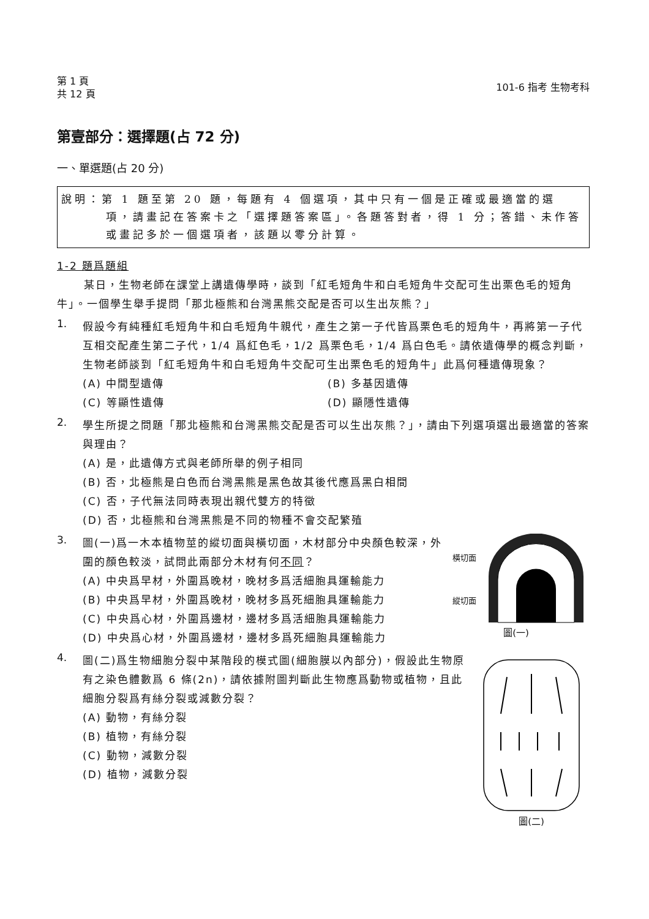第 1 頁
共 12 頁
101-6 指考 生物考科
第壹部分：選擇題(占 72 分)
一、單選題(占 20 分)
說明：第 1 題至第 20 題，每題有 4 個選項，其中只有一個是正確或最適當的選
項，請畫記在答案卡之「選擇題答案區」。各題答對者，得 1 分；答錯、未作答或畫記多於一個選項者，該題以零分計算。
1-2 題爲題組
某日，生物老師在課堂上講遺傳學時，談到「紅毛短角牛和白毛短角牛交配可生出栗色毛的短角牛」。一個學生舉手提問「那北極熊和台灣黑熊交配是否可以生出灰熊？」
1.
假設今有純種紅毛短角牛和白毛短角牛親代，產生之第一子代皆爲栗色毛的短角牛，再將第一子代互相交配產生第二子代，1/4 爲紅色毛，1/2 爲栗色毛，1/4 爲白色毛。請依遺傳學的概念判斷，生物老師談到「紅毛短角牛和白毛短角牛交配可生出栗色毛的短角牛」此爲何種遺傳現象？
(A) 中間型遺傳
(B) 多基因遺傳
(C) 等顯性遺傳
(D) 顯隱性遺傳
2.
學生所提之問題「那北極熊和台灣黑熊交配是否可以生出灰熊？」，請由下列選項選出最適當的答案與理由？
(A) 是，此遺傳方式與老師所舉的例子相同
(B) 否，北極熊是白色而台灣黑熊是黑色故其後代應爲黑白相間
(C) 否，子代無法同時表現出親代雙方的特徵
(D) 否，北極熊和台灣黑熊是不同的物種不會交配繁殖
3.
圖(一)爲一木本植物莖的縱切面與橫切面，木材部分中央顏色較深，外圍的顏色較淡，試問此兩部分木材有何不同？
(A) 中央爲早材，外圍爲晚材，晚材多爲活細胞具運輸能力
(B) 中央爲早材，外圍爲晚材，晚材多爲死細胞具運輸能力
(C) 中央爲心材，外圍爲邊材，邊材多爲活細胞具運輸能力
(D) 中央爲心材，外圍爲邊材，邊材多爲死細胞具運輸能力
橫切面
縱切面
圖(一)
4.
圖(二)爲生物細胞分裂中某階段的模式圖(細胞膜以內部分)，假設此生物原有之染色體數爲 6 條(2n)，請依據附圖判斷此生物應爲動物或植物，且此細胞分裂爲有絲分裂或減數分裂？
(A) 動物，有絲分裂
(B) 植物，有絲分裂
(C) 動物，減數分裂
(D) 植物，減數分裂
圖(二)